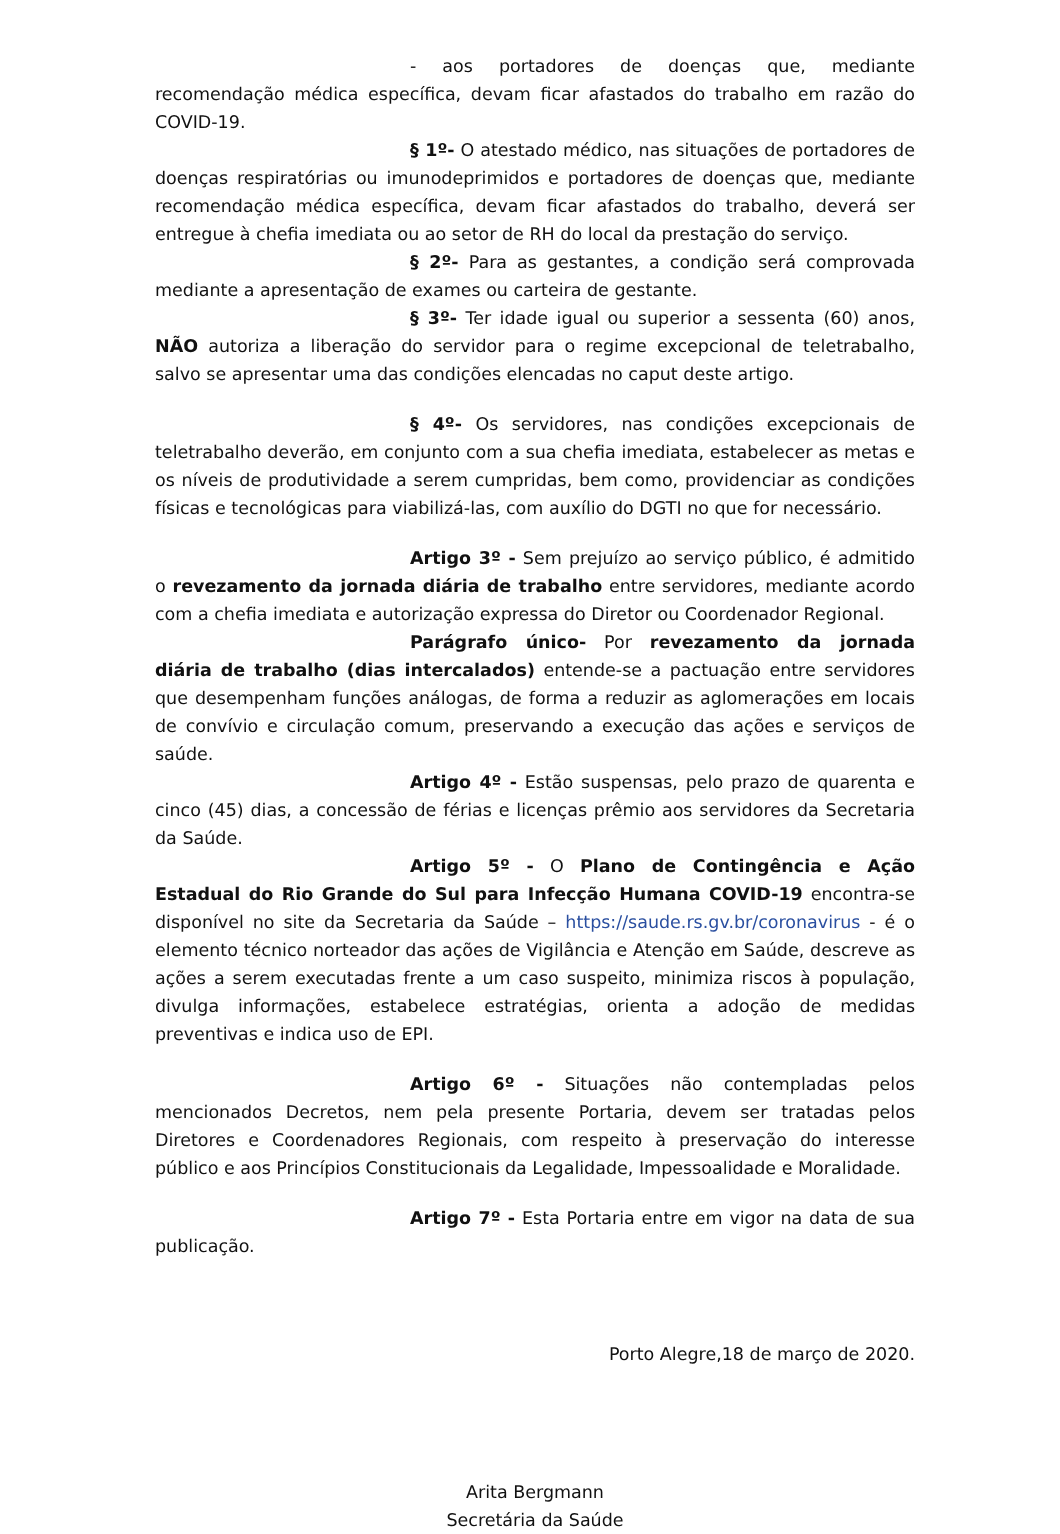- aos portadores de doenças que, mediante recomendação médica específica, devam ficar afastados do trabalho em razão do COVID-19.
§ 1º- O atestado médico, nas situações de portadores de doenças respiratórias ou imunodeprimidos e portadores de doenças que, mediante recomendação médica específica, devam ficar afastados do trabalho, deverá ser entregue à chefia imediata ou ao setor de RH do local da prestação do serviço.
§ 2º- Para as gestantes, a condição será comprovada mediante a apresentação de exames ou carteira de gestante.
§ 3º- Ter idade igual ou superior a sessenta (60) anos, NÃO autoriza a liberação do servidor para o regime excepcional de teletrabalho, salvo se apresentar uma das condições elencadas no caput deste artigo.
§ 4º- Os servidores, nas condições excepcionais de teletrabalho deverão, em conjunto com a sua chefia imediata, estabelecer as metas e os níveis de produtividade a serem cumpridas, bem como, providenciar as condições físicas e tecnológicas para viabilizá-las, com auxílio do DGTI no que for necessário.
Artigo 3º - Sem prejuízo ao serviço público, é admitido o revezamento da jornada diária de trabalho entre servidores, mediante acordo com a chefia imediata e autorização expressa do Diretor ou Coordenador Regional.
Parágrafo único- Por revezamento da jornada diária de trabalho (dias intercalados) entende-se a pactuação entre servidores que desempenham funções análogas, de forma a reduzir as aglomerações em locais de convívio e circulação comum, preservando a execução das ações e serviços de saúde.
Artigo 4º - Estão suspensas, pelo prazo de quarenta e cinco (45) dias, a concessão de férias e licenças prêmio aos servidores da Secretaria da Saúde.
Artigo 5º - O Plano de Contingência e Ação Estadual do Rio Grande do Sul para Infecção Humana COVID-19 encontra-se disponível no site da Secretaria da Saúde – https://saude.rs.gv.br/coronavirus - é o elemento técnico norteador das ações de Vigilância e Atenção em Saúde, descreve as ações a serem executadas frente a um caso suspeito, minimiza riscos à população, divulga informações, estabelece estratégias, orienta a adoção de medidas preventivas e indica uso de EPI.
Artigo 6º - Situações não contempladas pelos mencionados Decretos, nem pela presente Portaria, devem ser tratadas pelos Diretores e Coordenadores Regionais, com respeito à preservação do interesse público e aos Princípios Constitucionais da Legalidade, Impessoalidade e Moralidade.
Artigo 7º - Esta Portaria entre em vigor na data de sua publicação.
Porto Alegre,18 de março de 2020.
Arita Bergmann
Secretária da Saúde